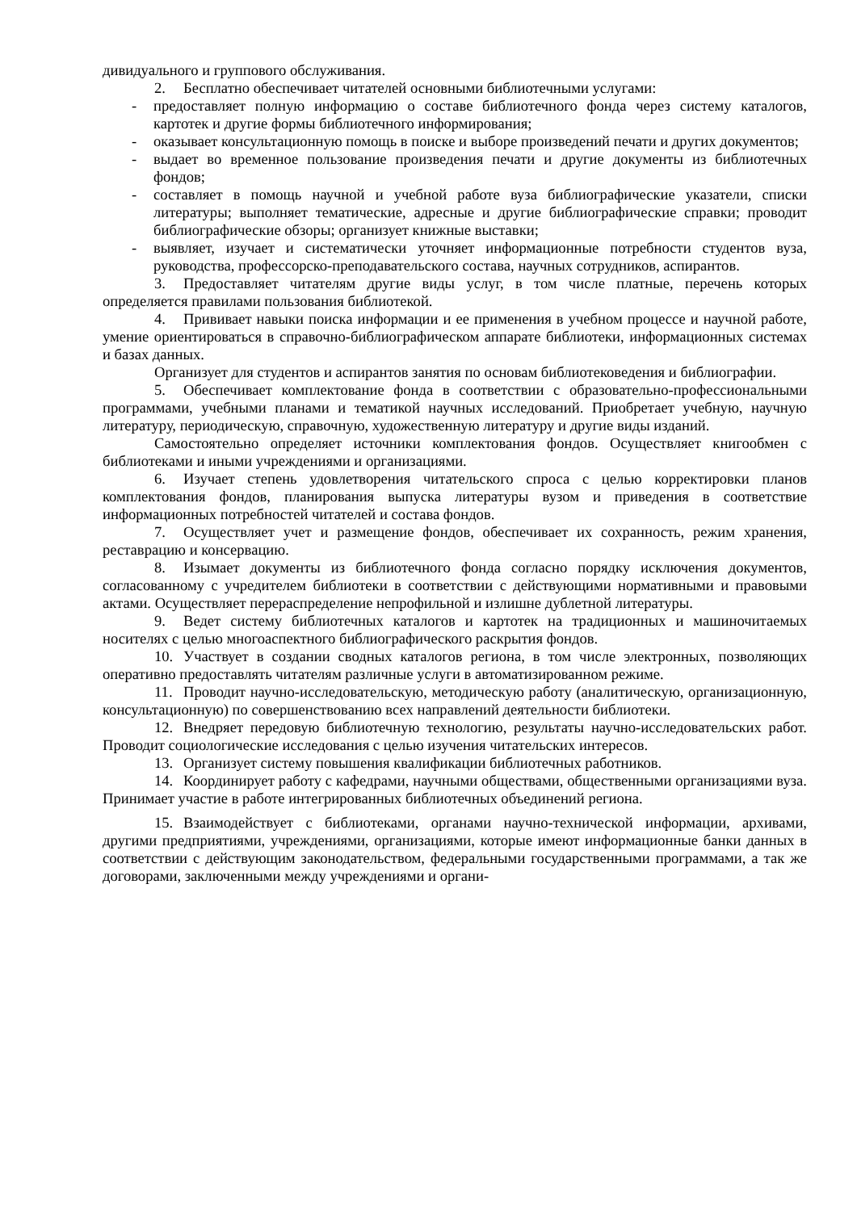дивидуального и группового обслуживания.
2. Бесплатно обеспечивает читателей основными библиотечными услугами:
- предоставляет полную информацию о составе библиотечного фонда через систему каталогов, картотек и другие формы библиотечного информирования;
- оказывает консультационную помощь в поиске и выборе произведений печати и других документов;
- выдает во временное пользование произведения печати и другие документы из библиотечных фондов;
- составляет в помощь научной и учебной работе вуза библиографические указатели, списки литературы; выполняет тематические, адресные и другие библиографические справки; проводит библиографические обзоры; организует книжные выставки;
- выявляет, изучает и систематически уточняет информационные потребности студентов вуза, руководства, профессорско-преподавательского состава, научных сотрудников, аспирантов.
3. Предоставляет читателям другие виды услуг, в том числе платные, перечень которых определяется правилами пользования библиотекой.
4. Прививает навыки поиска информации и ее применения в учебном процессе и научной работе, умение ориентироваться в справочно-библиографическом аппарате библиотеки, информационных системах и базах данных.
Организует для студентов и аспирантов занятия по основам библиотековедения и библиографии.
5. Обеспечивает комплектование фонда в соответствии с образовательно-профессиональными программами, учебными планами и тематикой научных исследований. Приобретает учебную, научную литературу, периодическую, справочную, художественную литературу и другие виды изданий.
Самостоятельно определяет источники комплектования фондов. Осуществляет книгообмен с библиотеками и иными учреждениями и организациями.
6. Изучает степень удовлетворения читательского спроса с целью корректировки планов комплектования фондов, планирования выпуска литературы вузом и приведения в соответствие информационных потребностей читателей и состава фондов.
7. Осуществляет учет и размещение фондов, обеспечивает их сохранность, режим хранения, реставрацию и консервацию.
8. Изымает документы из библиотечного фонда согласно порядку исключения документов, согласованному с учредителем библиотеки в соответствии с действующими нормативными и правовыми актами. Осуществляет перераспределение непрофильной и излишне дублетной литературы.
9. Ведет систему библиотечных каталогов и картотек на традиционных и машиночитаемых носителях с целью многоаспектного библиографического раскрытия фондов.
10. Участвует в создании сводных каталогов региона, в том числе электронных, позволяющих оперативно предоставлять читателям различные услуги в автоматизированном режиме.
11. Проводит научно-исследовательскую, методическую работу (аналитическую, организационную, консультационную) по совершенствованию всех направлений деятельности библиотеки.
12. Внедряет передовую библиотечную технологию, результаты научно-исследовательских работ. Проводит социологические исследования с целью изучения читательских интересов.
13. Организует систему повышения квалификации библиотечных работников.
14. Координирует работу с кафедрами, научными обществами, общественными организациями вуза. Принимает участие в работе интегрированных библиотечных объединений региона.
15. Взаимодействует с библиотеками, органами научно-технической информации, архивами, другими предприятиями, учреждениями, организациями, которые имеют информационные банки данных в соответствии с действующим законодательством, федеральными государственными программами, а так же договорами, заключенными между учреждениями и органи-